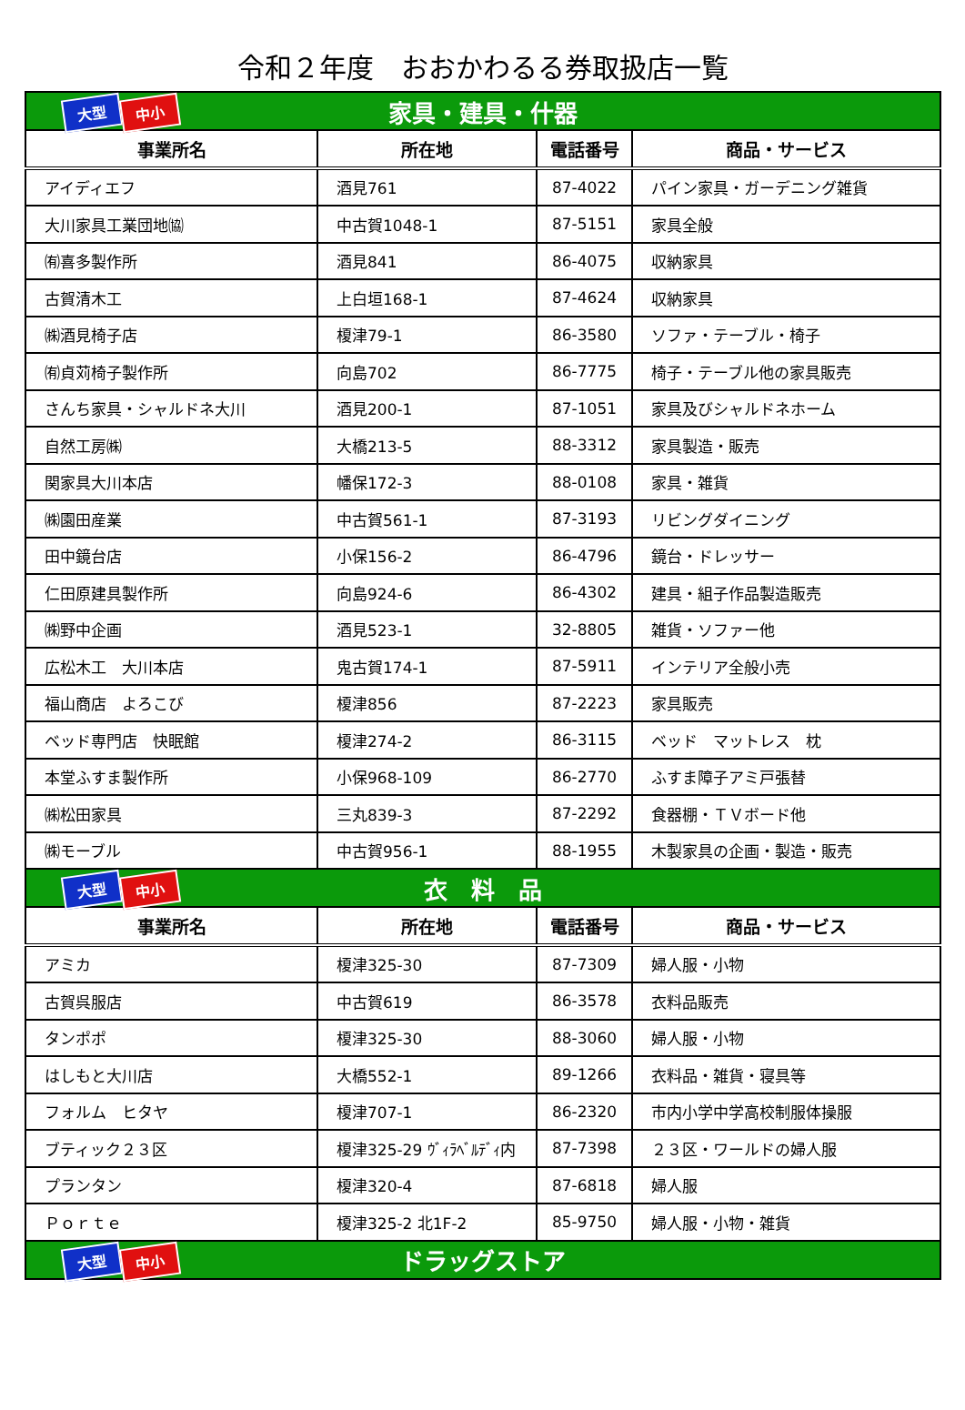令和２年度　おおかわるる券取扱店一覧
| 大型 中小 家具・建具・什器 | | | |
| 事業所名 | 所在地 | 電話番号 | 商品・サービス |
| アイディエフ | 酒見761 | 87-4022 | パイン家具・ガーデニング雑貨 |
| 大川家具工業団地㈿ | 中古賀1048-1 | 87-5151 | 家具全般 |
| ㈲喜多製作所 | 酒見841 | 86-4075 | 収納家具 |
| 古賀清木工 | 上白垣168-1 | 87-4624 | 収納家具 |
| ㈱酒見椅子店 | 榎津79-1 | 86-3580 | ソファ・テーブル・椅子 |
| ㈲貞苅椅子製作所 | 向島702 | 86-7775 | 椅子・テーブル他の家具販売 |
| さんち家具・シャルドネ大川 | 酒見200-1 | 87-1051 | 家具及びシャルドネホーム |
| 自然工房㈱ | 大橋213-5 | 88-3312 | 家具製造・販売 |
| 関家具大川本店 | 幡保172-3 | 88-0108 | 家具・雑貨 |
| ㈱園田産業 | 中古賀561-1 | 87-3193 | リビングダイニング |
| 田中鏡台店 | 小保156-2 | 86-4796 | 鏡台・ドレッサー |
| 仁田原建具製作所 | 向島924-6 | 86-4302 | 建具・組子作品製造販売 |
| ㈱野中企画 | 酒見523-1 | 32-8805 | 雑貨・ソファー他 |
| 広松木工 大川本店 | 鬼古賀174-1 | 87-5911 | インテリア全般小売 |
| 福山商店 よろこび | 榎津856 | 87-2223 | 家具販売 |
| ベッド専門店 快眠館 | 榎津274-2 | 86-3115 | ベッド マットレス 枕 |
| 本堂ふすま製作所 | 小保968-109 | 86-2770 | ふすま障子アミ戸張替 |
| ㈱松田家具 | 三丸839-3 | 87-2292 | 食器棚・ＴＶボード他 |
| ㈱モーブル | 中古賀956-1 | 88-1955 | 木製家具の企画・製造・販売 |
| 大型 中小 衣 料 品 | | | |
| 事業所名 | 所在地 | 電話番号 | 商品・サービス |
| アミカ | 榎津325-30 | 87-7309 | 婦人服・小物 |
| 古賀呉服店 | 中古賀619 | 86-3578 | 衣料品販売 |
| タンポポ | 榎津325-30 | 88-3060 | 婦人服・小物 |
| はしもと大川店 | 大橋552-1 | 89-1266 | 衣料品・雑貨・寝具等 |
| フォルム ヒタヤ | 榎津707-1 | 86-2320 | 市内小学中学高校制服体操服 |
| ブティック２３区 | 榎津325-29 ｳﾞｨﾗﾍﾞﾙﾃﾞｨ内 | 87-7398 | ２３区・ワールドの婦人服 |
| プランタン | 榎津320-4 | 87-6818 | 婦人服 |
| Ｐｏｒｔｅ | 榎津325-2 北1F-2 | 85-9750 | 婦人服・小物・雑貨 |
| 大型 中小 ドラッグストア | | | |